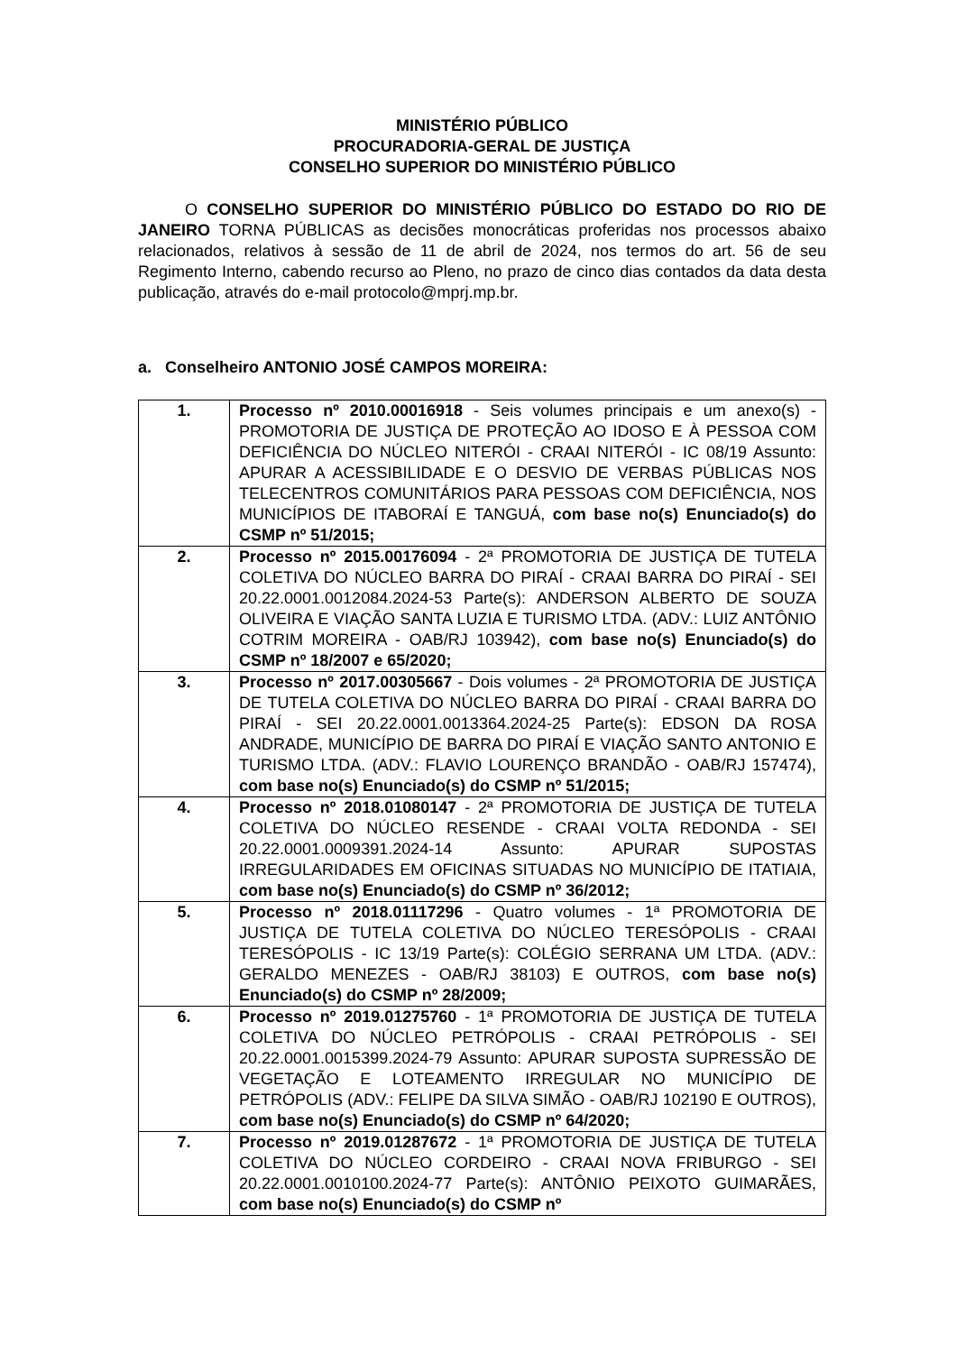MINISTÉRIO PÚBLICO
PROCURADORIA-GERAL DE JUSTIÇA
CONSELHO SUPERIOR DO MINISTÉRIO PÚBLICO
O CONSELHO SUPERIOR DO MINISTÉRIO PÚBLICO DO ESTADO DO RIO DE JANEIRO TORNA PÚBLICAS as decisões monocráticas proferidas nos processos abaixo relacionados, relativos à sessão de 11 de abril de 2024, nos termos do art. 56 de seu Regimento Interno, cabendo recurso ao Pleno, no prazo de cinco dias contados da data desta publicação, através do e-mail protocolo@mprj.mp.br.
a. Conselheiro ANTONIO JOSÉ CAMPOS MOREIRA:
| 1. | Processo nº 2010.00016918 - Seis volumes principais e um anexo(s) - PROMOTORIA DE JUSTIÇA DE PROTEÇÃO AO IDOSO E À PESSOA COM DEFICIÊNCIA DO NÚCLEO NITERÓI - CRAAI NITERÓI - IC 08/19 Assunto: APURAR A ACESSIBILIDADE E O DESVIO DE VERBAS PÚBLICAS NOS TELECENTROS COMUNITÁRIOS PARA PESSOAS COM DEFICIÊNCIA, NOS MUNICÍPIOS DE ITABORAÍ E TANGUÁ, com base no(s) Enunciado(s) do CSMP nº 51/2015; |
| 2. | Processo nº 2015.00176094 - 2ª PROMOTORIA DE JUSTIÇA DE TUTELA COLETIVA DO NÚCLEO BARRA DO PIRAÍ - CRAAI BARRA DO PIRAÍ - SEI 20.22.0001.0012084.2024-53 Parte(s): ANDERSON ALBERTO DE SOUZA OLIVEIRA E VIAÇÃO SANTA LUZIA E TURISMO LTDA. (ADV.: LUIZ ANTÔNIO COTRIM MOREIRA - OAB/RJ 103942), com base no(s) Enunciado(s) do CSMP nº 18/2007 e 65/2020; |
| 3. | Processo nº 2017.00305667 - Dois volumes - 2ª PROMOTORIA DE JUSTIÇA DE TUTELA COLETIVA DO NÚCLEO BARRA DO PIRAÍ - CRAAI BARRA DO PIRAÍ - SEI 20.22.0001.0013364.2024-25 Parte(s): EDSON DA ROSA ANDRADE, MUNICÍPIO DE BARRA DO PIRAÍ E VIAÇÃO SANTO ANTONIO E TURISMO LTDA. (ADV.: FLAVIO LOURENÇO BRANDÃO - OAB/RJ 157474), com base no(s) Enunciado(s) do CSMP nº 51/2015; |
| 4. | Processo nº 2018.01080147 - 2ª PROMOTORIA DE JUSTIÇA DE TUTELA COLETIVA DO NÚCLEO RESENDE - CRAAI VOLTA REDONDA - SEI 20.22.0001.0009391.2024-14 Assunto: APURAR SUPOSTAS IRREGULARIDADES EM OFICINAS SITUADAS NO MUNICÍPIO DE ITATIAIA, com base no(s) Enunciado(s) do CSMP nº 36/2012; |
| 5. | Processo nº 2018.01117296 - Quatro volumes - 1ª PROMOTORIA DE JUSTIÇA DE TUTELA COLETIVA DO NÚCLEO TERESÓPOLIS - CRAAI TERESÓPOLIS - IC 13/19 Parte(s): COLÉGIO SERRANA UM LTDA. (ADV.: GERALDO MENEZES - OAB/RJ 38103) E OUTROS, com base no(s) Enunciado(s) do CSMP nº 28/2009; |
| 6. | Processo nº 2019.01275760 - 1ª PROMOTORIA DE JUSTIÇA DE TUTELA COLETIVA DO NÚCLEO PETRÓPOLIS - CRAAI PETRÓPOLIS - SEI 20.22.0001.0015399.2024-79 Assunto: APURAR SUPOSTA SUPRESSÃO DE VEGETAÇÃO E LOTEAMENTO IRREGULAR NO MUNICÍPIO DE PETRÓPOLIS (ADV.: FELIPE DA SILVA SIMÃO - OAB/RJ 102190 E OUTROS), com base no(s) Enunciado(s) do CSMP nº 64/2020; |
| 7. | Processo nº 2019.01287672 - 1ª PROMOTORIA DE JUSTIÇA DE TUTELA COLETIVA DO NÚCLEO CORDEIRO - CRAAI NOVA FRIBURGO - SEI 20.22.0001.0010100.2024-77 Parte(s): ANTÔNIO PEIXOTO GUIMARÃES, com base no(s) Enunciado(s) do CSMP nº |